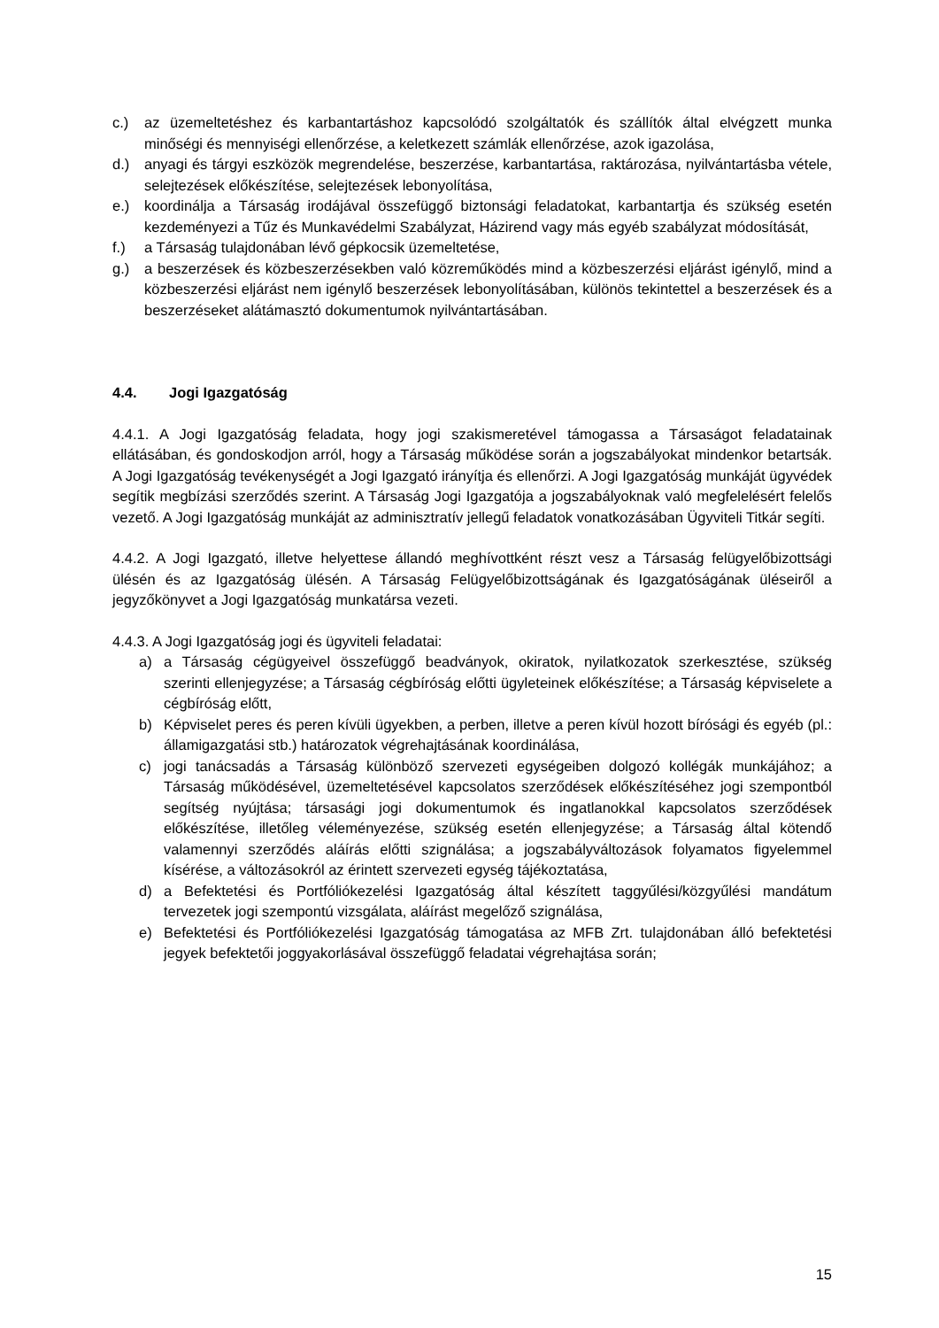c.) az üzemeltetéshez és karbantartáshoz kapcsolódó szolgáltatók és szállítók által elvégzett munka minőségi és mennyiségi ellenőrzése, a keletkezett számlák ellenőrzése, azok igazolása,
d.) anyagi és tárgyi eszközök megrendelése, beszerzése, karbantartása, raktározása, nyilvántartásba vétele, selejtezések előkészítése, selejtezések lebonyolítása,
e.) koordinálja a Társaság irodájával összefüggő biztonsági feladatokat, karbantartja és szükség esetén kezdeményezi a Tűz és Munkavédelmi Szabályzat, Házirend vagy más egyéb szabályzat módosítását,
f.) a Társaság tulajdonában lévő gépkocsik üzemeltetése,
g.) a beszerzések és közbeszerzésekben való közreműködés mind a közbeszerzési eljárást igénylő, mind a közbeszerzési eljárást nem igénylő beszerzések lebonyolításában, különös tekintettel a beszerzések és a beszerzéseket alátámasztó dokumentumok nyilvántartásában.
4.4. Jogi Igazgatóság
4.4.1. A Jogi Igazgatóság feladata, hogy jogi szakismeretével támogassa a Társaságot feladatainak ellátásában, és gondoskodjon arról, hogy a Társaság működése során a jogszabályokat mindenkor betartsák. A Jogi Igazgatóság tevékenységét a Jogi Igazgató irányítja és ellenőrzi. A Jogi Igazgatóság munkáját ügyvédek segítik megbízási szerződés szerint. A Társaság Jogi Igazgatója a jogszabályoknak való megfelelésért felelős vezető. A Jogi Igazgatóság munkáját az adminisztratív jellegű feladatok vonatkozásában Ügyviteli Titkár segíti.
4.4.2. A Jogi Igazgató, illetve helyettese állandó meghívottként részt vesz a Társaság felügyelőbizottsági ülésén és az Igazgatóság ülésén. A Társaság Felügyelőbizottságának és Igazgatóságának üléseiről a jegyzőkönyvet a Jogi Igazgatóság munkatársa vezeti.
4.4.3. A Jogi Igazgatóság jogi és ügyviteli feladatai:
a) a Társaság cégügyeivel összefüggő beadványok, okiratok, nyilatkozatok szerkesztése, szükség szerinti ellenjegyzése; a Társaság cégbíróság előtti ügyleteinek előkészítése; a Társaság képviselete a cégbíróság előtt,
b) Képviselet peres és peren kívüli ügyekben, a perben, illetve a peren kívül hozott bírósági és egyéb (pl.: államigazgatási stb.) határozatok végrehajtásának koordinálása,
c) jogi tanácsadás a Társaság különböző szervezeti egységeiben dolgozó kollégák munkájához; a Társaság működésével, üzemeltetésével kapcsolatos szerződések előkészítéséhez jogi szempontból segítség nyújtása; társasági jogi dokumentumok és ingatlanokkal kapcsolatos szerződések előkészítése, illetőleg véleményezése, szükség esetén ellenjegyzése; a Társaság által kötendő valamennyi szerződés aláírás előtti szignálása; a jogszabályváltozások folyamatos figyelemmel kísérése, a változásokról az érintett szervezeti egység tájékoztatása,
d) a Befektetési és Portfóliókezelési Igazgatóság által készített taggyűlési/közgyűlési mandátum tervezetek jogi szempontú vizsgálata, aláírást megelőző szignálása,
e) Befektetési és Portfóliókezelési Igazgatóság támogatása az MFB Zrt. tulajdonában álló befektetési jegyek befektetői joggyakorlásával összefüggő feladatai végrehajtása során;
15